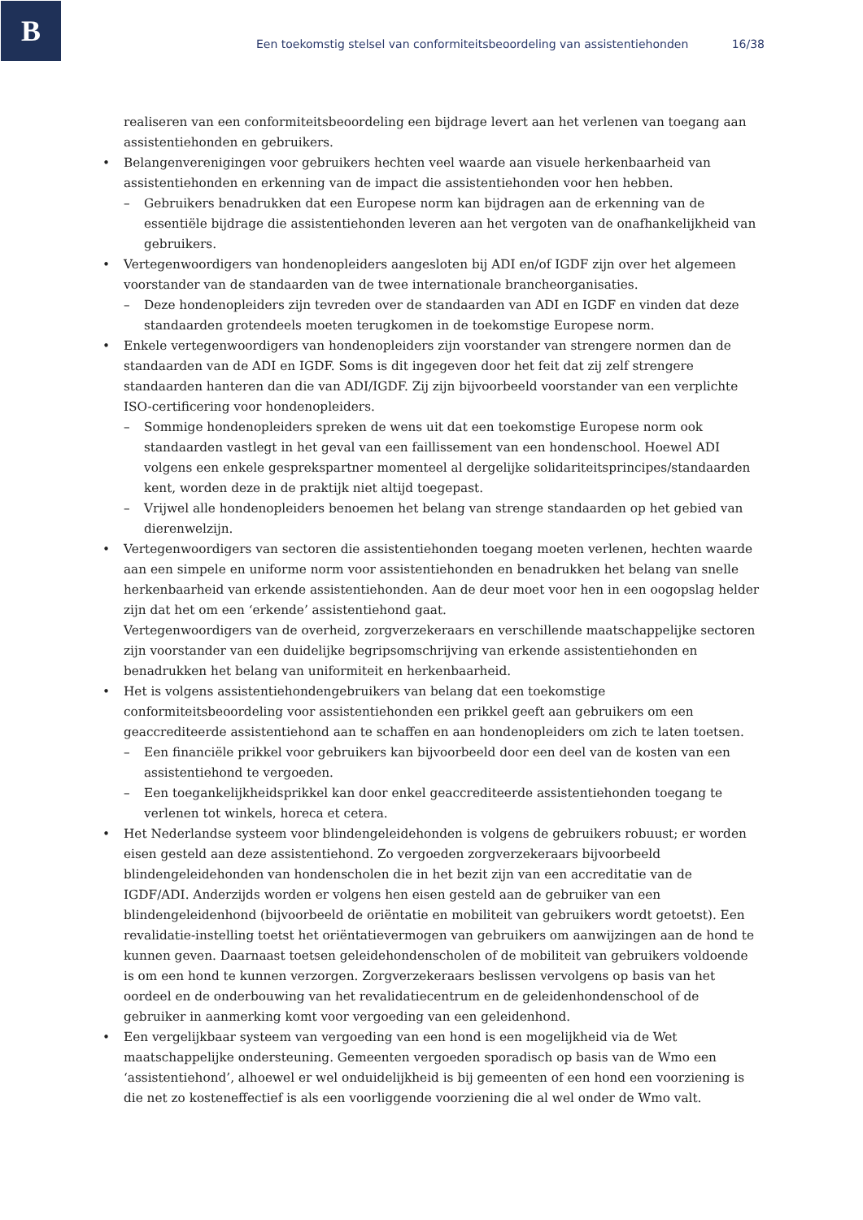B
Een toekomstig stelsel van conformiteitsbeoordeling van assistentiehonden 16/38
realiseren van een conformiteitsbeoordeling een bijdrage levert aan het verlenen van toegang aan assistentiehonden en gebruikers.
• Belangenverenigingen voor gebruikers hechten veel waarde aan visuele herkenbaarheid van assistentiehonden en erkenning van de impact die assistentiehonden voor hen hebben.
– Gebruikers benadrukken dat een Europese norm kan bijdragen aan de erkenning van de essentiële bijdrage die assistentiehonden leveren aan het vergoten van de onafhankelijkheid van gebruikers.
• Vertegenwoordigers van hondenopleiders aangesloten bij ADI en/of IGDF zijn over het algemeen voorstander van de standaarden van de twee internationale brancheorganisaties.
– Deze hondenopleiders zijn tevreden over de standaarden van ADI en IGDF en vinden dat deze standaarden grotendeels moeten terugkomen in de toekomstige Europese norm.
• Enkele vertegenwoordigers van hondenopleiders zijn voorstander van strengere normen dan de standaarden van de ADI en IGDF. Soms is dit ingegeven door het feit dat zij zelf strengere standaarden hanteren dan die van ADI/IGDF. Zij zijn bijvoorbeeld voorstander van een verplichte ISO-certificering voor hondenopleiders.
– Sommige hondenopleiders spreken de wens uit dat een toekomstige Europese norm ook standaarden vastlegt in het geval van een faillissement van een hondenschool. Hoewel ADI volgens een enkele gesprekspartner momenteel al dergelijke solidariteitsprincipes/standaarden kent, worden deze in de praktijk niet altijd toegepast.
– Vrijwel alle hondenopleiders benoemen het belang van strenge standaarden op het gebied van dierenwelzijn.
• Vertegenwoordigers van sectoren die assistentiehonden toegang moeten verlenen, hechten waarde aan een simpele en uniforme norm voor assistentiehonden en benadrukken het belang van snelle herkenbaarheid van erkende assistentiehonden. Aan de deur moet voor hen in een oogopslag helder zijn dat het om een ‘erkende’ assistentiehond gaat.
Vertegenwoordigers van de overheid, zorgverzekeraars en verschillende maatschappelijke sectoren zijn voorstander van een duidelijke begripsomschrijving van erkende assistentiehonden en benadrukken het belang van uniformiteit en herkenbaarheid.
• Het is volgens assistentiehondengebruikers van belang dat een toekomstige conformiteitsbeoordeling voor assistentiehonden een prikkel geeft aan gebruikers om een geaccrediteerde assistentiehond aan te schaffen en aan hondenopleiders om zich te laten toetsen.
– Een financiële prikkel voor gebruikers kan bijvoorbeeld door een deel van de kosten van een assistentiehond te vergoeden.
– Een toegankelijkheidsprikkel kan door enkel geaccrediteerde assistentiehonden toegang te verlenen tot winkels, horeca et cetera.
• Het Nederlandse systeem voor blindengeleidehonden is volgens de gebruikers robuust; er worden eisen gesteld aan deze assistentiehond. Zo vergoeden zorgverzekeraars bijvoorbeeld blindengeleidehonden van hondenscholen die in het bezit zijn van een accreditatie van de IGDF/ADI. Anderzijds worden er volgens hen eisen gesteld aan de gebruiker van een blindengeleidenhond (bijvoorbeeld de oriëntatie en mobiliteit van gebruikers wordt getoetst). Een revalidatie-instelling toetst het oriëntatievermogen van gebruikers om aanwijzingen aan de hond te kunnen geven. Daarnaast toetsen geleidehondenscholen of de mobiliteit van gebruikers voldoende is om een hond te kunnen verzorgen. Zorgverzekeraars beslissen vervolgens op basis van het oordeel en de onderbouwing van het revalidatiecentrum en de geleidenhondenschool of de gebruiker in aanmerking komt voor vergoeding van een geleidenhond.
• Een vergelijkbaar systeem van vergoeding van een hond is een mogelijkheid via de Wet maatschappelijke ondersteuning. Gemeenten vergoeden sporadisch op basis van de Wmo een ‘assistentiehond’, alhoewel er wel onduidelijkheid is bij gemeenten of een hond een voorziening is die net zo kosteneffectief is als een voorliggende voorziening die al wel onder de Wmo valt.